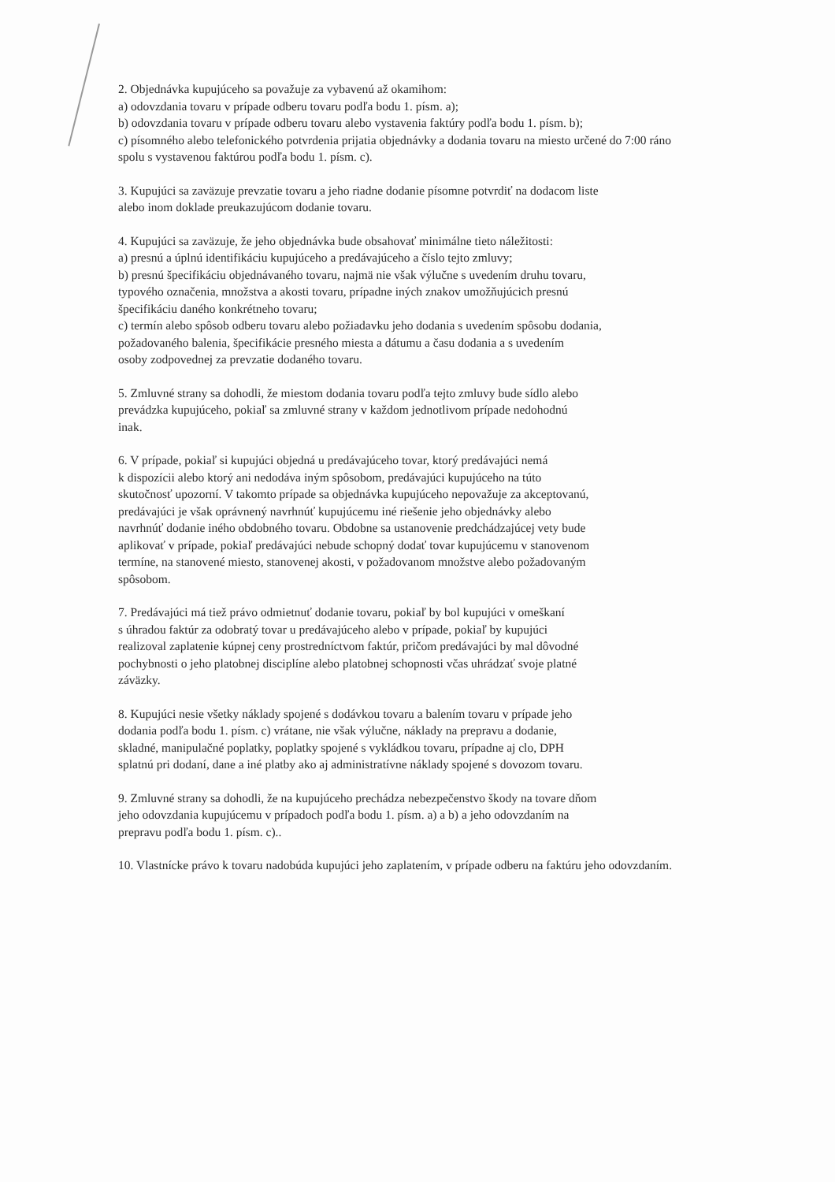2. Objednávka kupujúceho sa považuje za vybavenú až okamihom:
a) odovzdania tovaru v prípade odberu tovaru podľa bodu 1. písm. a);
b) odovzdania tovaru v prípade odberu tovaru alebo vystavenia faktúry podľa bodu 1. písm. b);
c) písomného alebo telefonického potvrdenia prijatia objednávky a dodania tovaru na miesto určené do 7:00 ráno spolu s vystavenou faktúrou podľa bodu 1. písm. c).
3. Kupujúci sa zaväzuje prevzatie tovaru a jeho riadne dodanie písomne potvrdiť na dodacom liste
alebo inom doklade preukazujúcom dodanie tovaru.
4. Kupujúci sa zaväzuje, že jeho objednávka bude obsahovať minimálne tieto náležitosti:
a) presnú a úplnú identifikáciu kupujúceho a predávajúceho a číslo tejto zmluvy;
b) presnú špecifikáciu objednávaného tovaru, najmä nie však výlučne s uvedením druhu tovaru,
typového označenia, množstva a akosti tovaru, prípadne iných znakov umožňujúcich presnú
špecifikáciu daného konkrétneho tovaru;
c) termín alebo spôsob odberu tovaru alebo požiadavku jeho dodania s uvedením spôsobu dodania,
požadovaného balenia, špecifikácie presného miesta a dátumu a času dodania a s uvedením
osoby zodpovednej za prevzatie dodaného tovaru.
5. Zmluvné strany sa dohodli, že miestom dodania tovaru podľa tejto zmluvy bude sídlo alebo
prevádzka kupujúceho, pokiaľ sa zmluvné strany v každom jednotlivom prípade nedohodnú
inak.
6. V prípade, pokiaľ si kupujúci objedná u predávajúceho tovar, ktorý predávajúci nemá
k dispozícii alebo ktorý ani nedodáva iným spôsobom, predávajúci kupujúceho na túto
skutočnosť upozorní. V takomto prípade sa objednávka kupujúceho nepovažuje za akceptovanú,
predávajúci je však oprávnený navrhnúť kupujúcemu iné riešenie jeho objednávky alebo
navrhnúť dodanie iného obdobného tovaru. Obdobne sa ustanovenie predchádzajúcej vety bude
aplikovať v prípade, pokiaľ predávajúci nebude schopný dodať tovar kupujúcemu v stanovenom
termíne, na stanovené miesto, stanovenej akosti, v požadovanom množstve alebo požadovaným
spôsobom.
7. Predávajúci má tiež právo odmietnuť dodanie tovaru, pokiaľ by bol kupujúci v omeškaní
s úhradou faktúr za odobratý tovar u predávajúceho alebo v prípade, pokiaľ by kupujúci
realizoval zaplatenie kúpnej ceny prostredníctvom faktúr, pričom predávajúci by mal dôvodné
pochybnosti o jeho platobnej disciplíne alebo platobnej schopnosti včas uhrádzať svoje platné
záväzky.
8. Kupujúci nesie všetky náklady spojené s dodávkou tovaru a balením tovaru v prípade jeho
dodania podľa bodu 1. písm. c) vrátane, nie však výlučne, náklady na prepravu a dodanie,
skladné, manipulačné poplatky, poplatky spojené s vykládkou tovaru, prípadne aj clo, DPH
splatnú pri dodaní, dane a iné platby ako aj administratívne náklady spojené s dovozom tovaru.
9. Zmluvné strany sa dohodli, že na kupujúceho prechádza nebezpečenstvo škody na tovare dňom
jeho odovzdania kupujúcemu v prípadoch podľa bodu 1. písm. a) a b) a jeho odovzdaním na
prepravu podľa bodu 1. písm. c)..
10. Vlastnícke právo k tovaru nadobúda kupujúci jeho zaplatením, v prípade odberu na faktúru jeho odovzdaním.